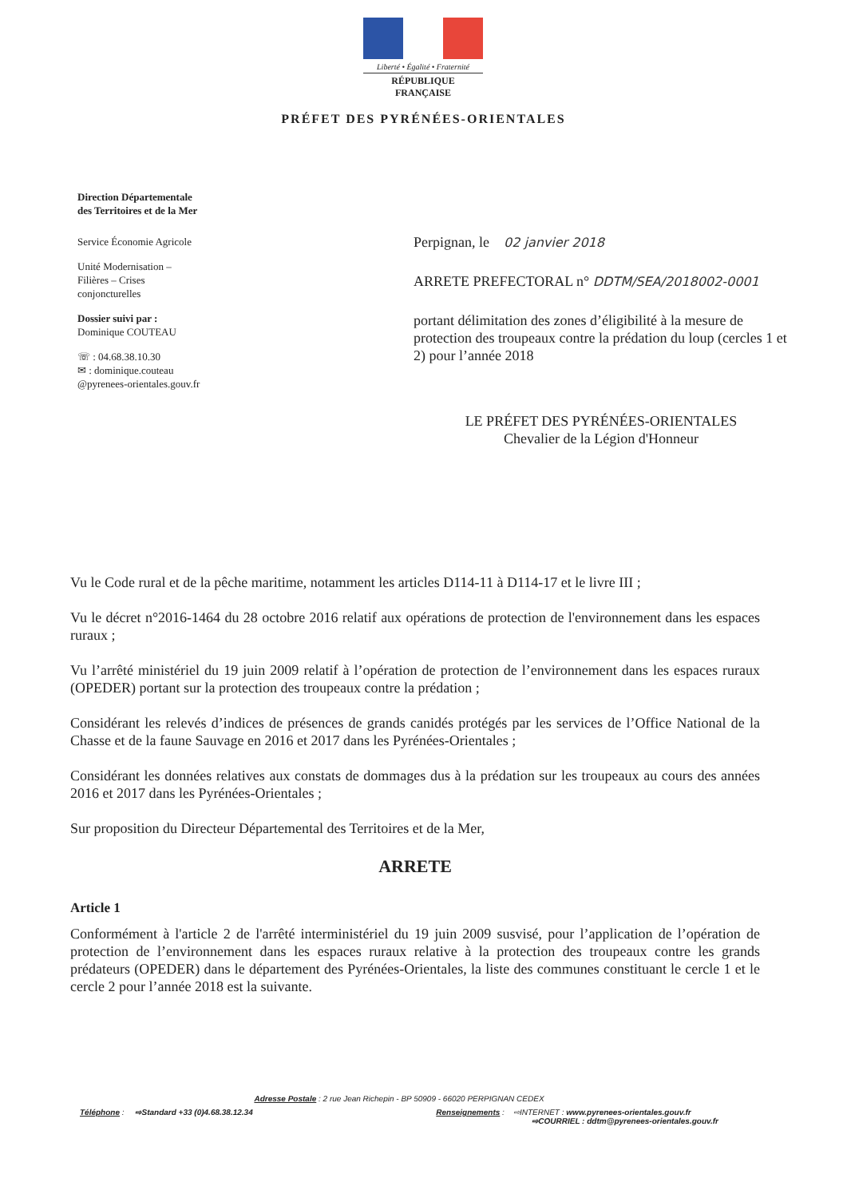Liberté • Égalité • Fraternité
RÉPUBLIQUE FRANÇAISE
PRÉFET DES PYRÉNÉES-ORIENTALES
Direction Départementale
des Territoires et de la Mer
Service Économie Agricole
Unité Modernisation –
Filières – Crises
conjoncturelles
Dossier suivi par :
Dominique COUTEAU
☏ : 04.68.38.10.30
✉ : dominique.couteau
@pyrenees-orientales.gouv.fr
Perpignan, le 02 janvier 2018
ARRETE PREFECTORAL n° DDTM/SEA/2018002-0001
portant délimitation des zones d’éligibilité à la mesure de protection des troupeaux contre la prédation du loup (cercles 1 et 2) pour l’année 2018
LE PRÉFET DES PYRÉNÉES-ORIENTALES
Chevalier de la Légion d'Honneur
Vu le Code rural et de la pêche maritime, notamment les articles D114-11 à D114-17 et le livre III ;
Vu le décret n°2016-1464 du 28 octobre 2016 relatif aux opérations de protection de l'environnement dans les espaces ruraux ;
Vu l’arrêté ministériel du 19 juin 2009 relatif à l’opération de protection de l’environnement dans les espaces ruraux (OPEDER) portant sur la protection des troupeaux contre la prédation ;
Considérant les relevés d’indices de présences de grands canidés protégés par les services de l’Office National de la Chasse et de la faune Sauvage en 2016 et 2017 dans les Pyrénées-Orientales ;
Considérant les données relatives aux constats de dommages dus à la prédation sur les troupeaux au cours des années 2016 et 2017 dans les Pyrénées-Orientales ;
Sur proposition du Directeur Départemental des Territoires et de la Mer,
ARRETE
Article 1
Conformément à l'article 2 de l'arrêté interministériel du 19 juin 2009 susvisé, pour l’application de l’opération de protection de l’environnement dans les espaces ruraux relative à la protection des troupeaux contre les grands prédateurs (OPEDER) dans le département des Pyrénées-Orientales, la liste des communes constituant le cercle 1 et le cercle 2 pour l’année 2018 est la suivante.
Adresse Postale : 2 rue Jean Richepin - BP 50909 - 66020 PERPIGNAN CEDEX
Téléphone : ⇨Standard +33 (0)4.68.38.12.34 Renseignements : ⇨INTERNET : www.pyrenees-orientales.gouv.fr
⇨COURRIEL : ddtm@pyrenees-orientales.gouv.fr